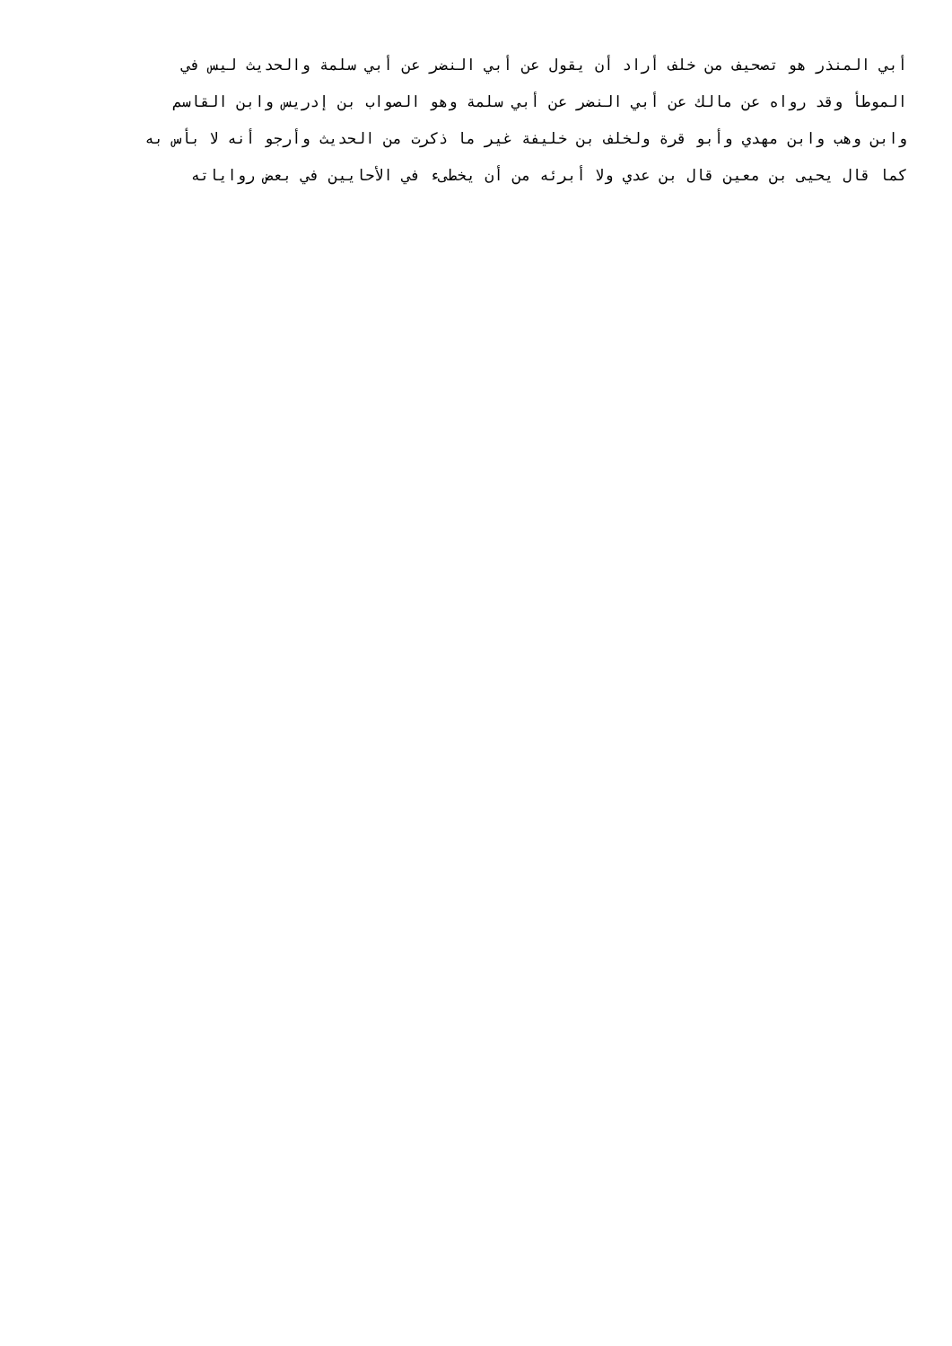أبي المنذر هو تصحيف من خلف أراد أن يقول عن أبي النضر عن أبي سلمة والحديث ليس في
الموطأ وقد رواه عن مالك عن أبي النضر عن أبي سلمة وهو الصواب بن إدريس وابن القاسم
وابن وهب وابن مهدي وأبو قرة ولخلف بن خليفة غير ما ذكرت من الحديث وأرجو أنه لا بأس به
كما قال يحيى بن معين قال بن عدي ولا أبرئه من أن يخطىء في الأحايين في بعض رواياته